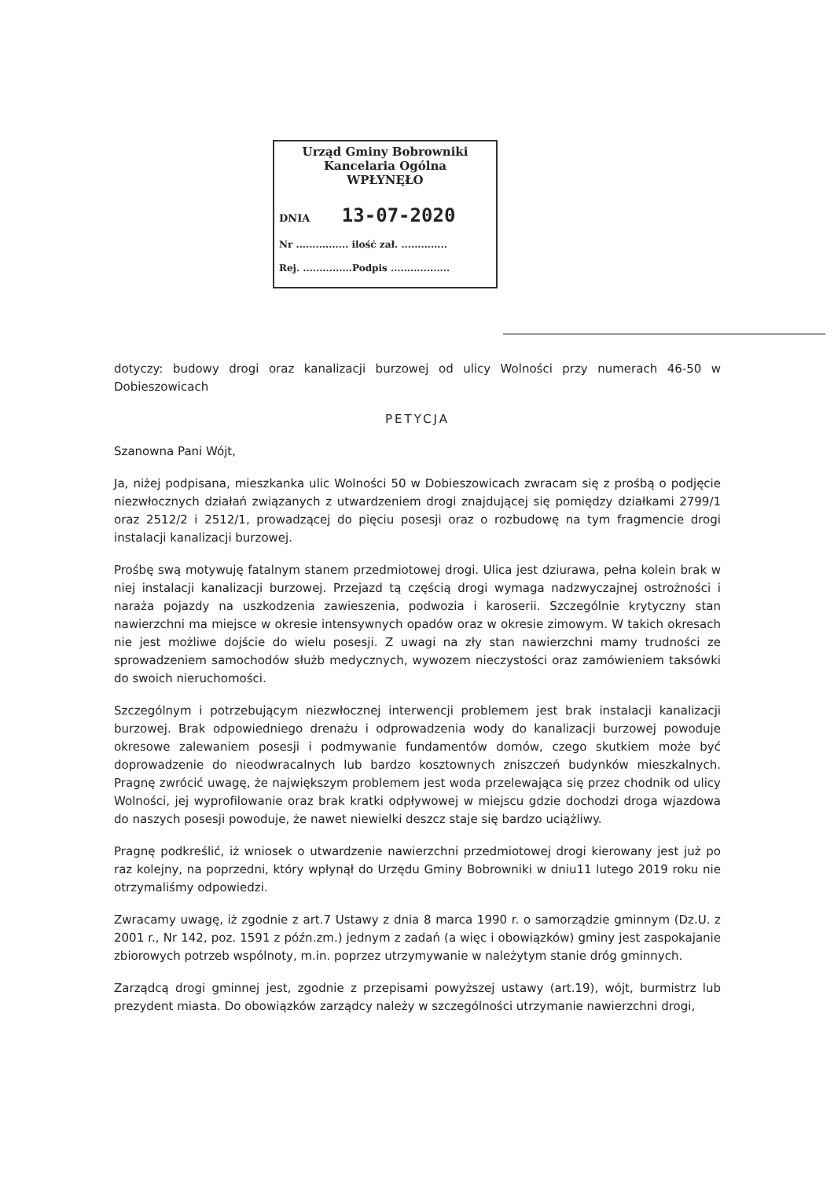Urząd Gminy Bobrowniki
Kancelaria Ogólna
WPŁYNĘŁO
DNIA 13-07-2020
Nr ................ ilość zał. ..............
Rej. ...............Podpis ..................
dotyczy: budowy drogi oraz kanalizacji burzowej od ulicy Wolności przy numerach 46-50 w Dobieszowicach
PETYCJA
Szanowna Pani Wójt,
Ja, niżej podpisana, mieszkanka ulic Wolności 50 w Dobieszowicach zwracam się z prośbą o podjęcie niezwłocznych działań związanych z utwardzeniem drogi znajdującej się pomiędzy działkami 2799/1 oraz 2512/2 i 2512/1, prowadzącej do pięciu posesji oraz o rozbudowę na tym fragmencie drogi instalacji kanalizacji burzowej.
Prośbę swą motywuję fatalnym stanem przedmiotowej drogi. Ulica jest dziurawa, pełna kolein brak w niej instalacji kanalizacji burzowej. Przejazd tą częścią drogi wymaga nadzwyczajnej ostrożności i naraża pojazdy na uszkodzenia zawieszenia, podwozia i karoserii. Szczególnie krytyczny stan nawierzchni ma miejsce w okresie intensywnych opadów oraz w okresie zimowym. W takich okresach nie jest możliwe dojście do wielu posesji. Z uwagi na zły stan nawierzchni mamy trudności ze sprowadzeniem samochodów służb medycznych, wywozem nieczystości oraz zamówieniem taksówki do swoich nieruchomości.
Szczególnym i potrzebującym niezwłocznej interwencji problemem jest brak instalacji kanalizacji burzowej. Brak odpowiedniego drenażu i odprowadzenia wody do kanalizacji burzowej powoduje okresowe zalewaniem posesji i podmywanie fundamentów domów, czego skutkiem może być doprowadzenie do nieodwracalnych lub bardzo kosztownych zniszczeń budynków mieszkalnych. Pragnę zwrócić uwagę, że największym problemem jest woda przelewająca się przez chodnik od ulicy Wolności, jej wyprofilowanie oraz brak kratki odpływowej w miejscu gdzie dochodzi droga wjazdowa do naszych posesji powoduje, że nawet niewielki deszcz staje się bardzo uciążliwy.
Pragnę podkreślić, iż wniosek o utwardzenie nawierzchni przedmiotowej drogi kierowany jest już po raz kolejny, na poprzedni, który wpłynął do Urzędu Gminy Bobrowniki w dniu11 lutego 2019 roku nie otrzymaliśmy odpowiedzi.
Zwracamy uwagę, iż zgodnie z art.7 Ustawy z dnia 8 marca 1990 r. o samorządzie gminnym (Dz.U. z 2001 r., Nr 142, poz. 1591 z późn.zm.) jednym z zadań (a więc i obowiązków) gminy jest zaspokajanie zbiorowych potrzeb wspólnoty, m.in. poprzez utrzymywanie w należytym stanie dróg gminnych.
Zarządcą drogi gminnej jest, zgodnie z przepisami powyższej ustawy (art.19), wójt, burmistrz lub prezydent miasta. Do obowiązków zarządcy należy w szczególności utrzymanie nawierzchni drogi,